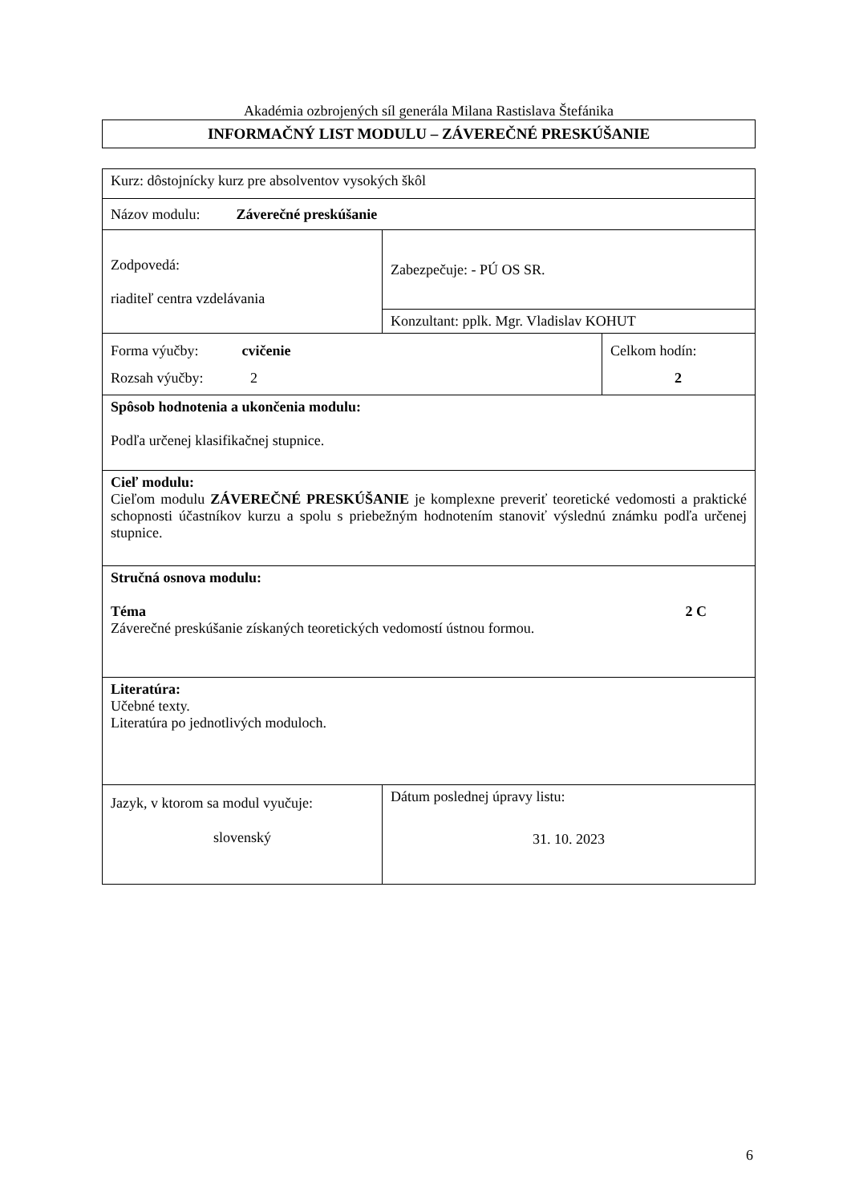Akadémia ozbrojených síl generála Milana Rastislava Štefánika
INFORMAČNÝ LIST MODULU – ZÁVEREČNÉ PRESKÚŠANIE
| Kurz: dôstojnícky kurz pre absolventov vysokých škôl | | | |
| Názov modulu: Záverečné preskúšanie | | | |
| Zodpovedá: riaditeľ centra vzdelávania | Zabezpečuje: - PÚ OS SR. | | |
| | Konzultant: pplk. Mgr. Vladislav KOHUT | | |
| Forma výučby: cvičenie Rozsah výučby: 2 | | | Celkom hodín: 2 |
| Spôsob hodnotenia a ukončenia modulu: Podľa určenej klasifikačnej stupnice. | | | |
| Cieľ modulu: Cieľom modulu ZÁVEREČNÉ PRESKÚŠANIE je komplexne preveriť teoretické vedomosti a praktické schopnosti účastníkov kurzu a spolu s priebežným hodnotením stanoviť výslednú známku podľa určenej stupnice. | | | |
| Stručná osnova modulu: Téma 2 C Záverečné preskúšanie získaných teoretických vedomostí ústnou formou. | | | |
| Literatúra: Učebné texty. Literatúra po jednotlivých moduloch. | | | |
| Jazyk, v ktorom sa modul vyučuje: slovenský | | Dátum poslednej úpravy listu: 31. 10. 2023 | |
6